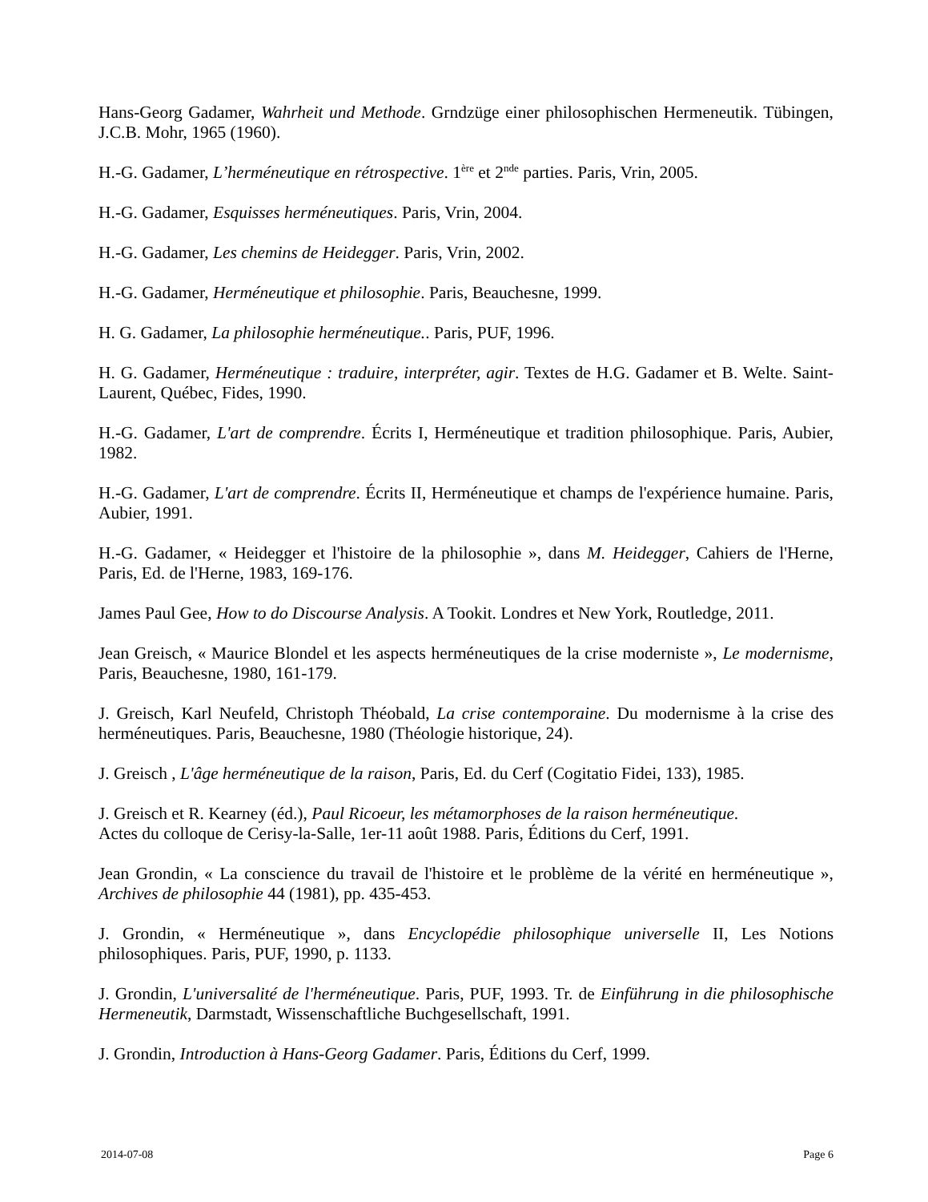Hans-Georg Gadamer, Wahrheit und Methode. Grndzüge einer philosophischen Hermeneutik. Tübingen, J.C.B. Mohr, 1965 (1960).
H.-G. Gadamer, L’herméneutique en rétrospective. 1<sup>ère</sup> et 2<sup>nde</sup> parties. Paris, Vrin, 2005.
H.-G. Gadamer, Esquisses herméneutiques. Paris, Vrin, 2004.
H.-G. Gadamer, Les chemins de Heidegger. Paris, Vrin, 2002.
H.-G. Gadamer, Herméneutique et philosophie. Paris, Beauchesne, 1999.
H. G. Gadamer, La philosophie herméneutique.. Paris, PUF, 1996.
H. G. Gadamer, Herméneutique : traduire, interpréter, agir. Textes de H.G. Gadamer et B. Welte. Saint-Laurent, Québec, Fides, 1990.
H.-G. Gadamer, L'art de comprendre. Écrits I, Herméneutique et tradition philosophique. Paris, Aubier, 1982.
H.-G. Gadamer, L'art de comprendre. Écrits II, Herméneutique et champs de l'expérience humaine. Paris, Aubier, 1991.
H.-G. Gadamer, « Heidegger et l'histoire de la philosophie », dans M. Heidegger, Cahiers de l'Herne, Paris, Ed. de l'Herne, 1983, 169-176.
James Paul Gee, How to do Discourse Analysis. A Tookit. Londres et New York, Routledge, 2011.
Jean Greisch, « Maurice Blondel et les aspects herméneutiques de la crise moderniste », Le modernisme, Paris, Beauchesne, 1980, 161-179.
J. Greisch, Karl Neufeld, Christoph Théobald, La crise contemporaine. Du modernisme à la crise des herméneutiques. Paris, Beauchesne, 1980 (Théologie historique, 24).
J. Greisch , L'âge herméneutique de la raison, Paris, Ed. du Cerf (Cogitatio Fidei, 133), 1985.
J. Greisch et R. Kearney (éd.), Paul Ricoeur, les métamorphoses de la raison herméneutique.
Actes du colloque de Cerisy-la-Salle, 1er-11 août 1988. Paris, Éditions du Cerf, 1991.
Jean Grondin, « La conscience du travail de l'histoire et le problème de la vérité en herméneutique », Archives de philosophie 44 (1981), pp. 435-453.
J. Grondin, « Herméneutique », dans Encyclopédie philosophique universelle II, Les Notions philosophiques. Paris, PUF, 1990, p. 1133.
J. Grondin, L'universalité de l'herméneutique. Paris, PUF, 1993. Tr. de Einführung in die philosophische Hermeneutik, Darmstadt, Wissenschaftliche Buchgesellschaft, 1991.
J. Grondin, Introduction à Hans-Georg Gadamer. Paris, Éditions du Cerf, 1999.
2014-07-08 Page 6